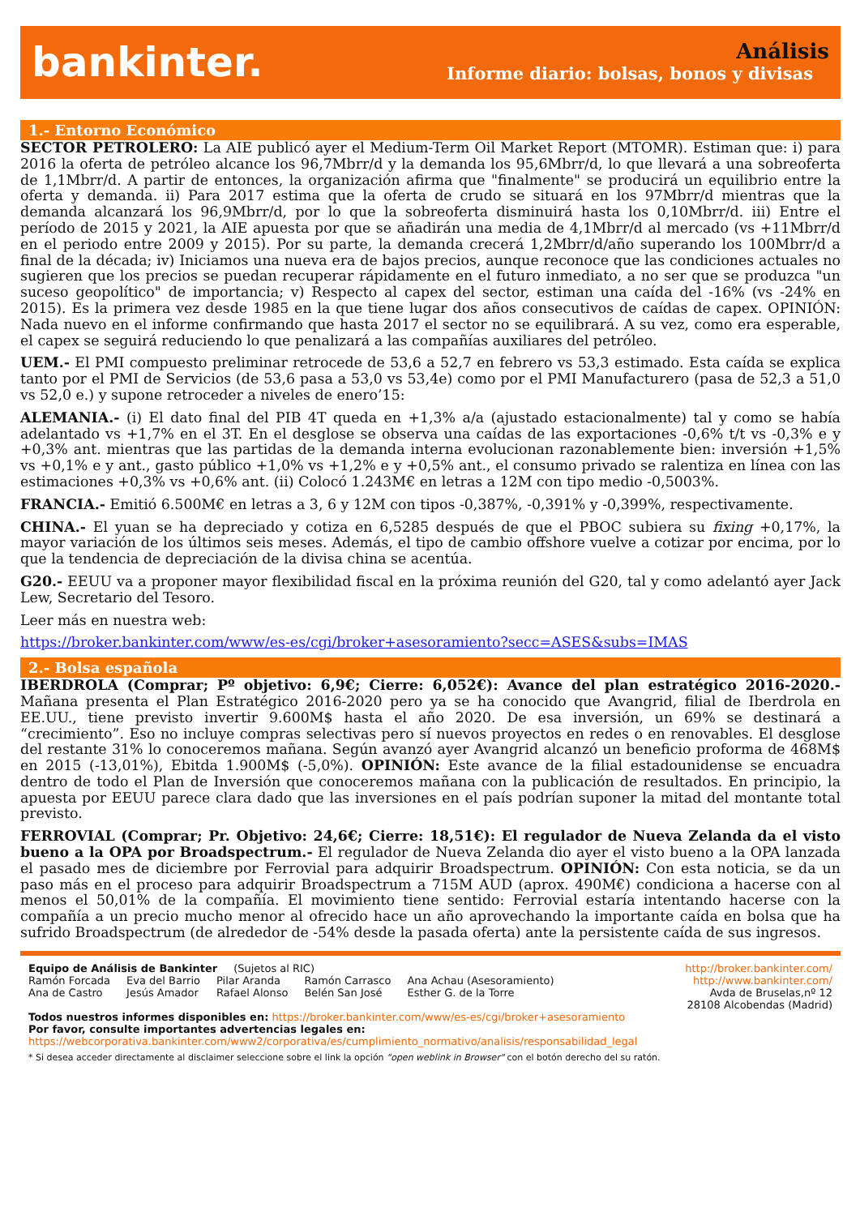bankinter.
Análisis
Informe diario: bolsas, bonos y divisas
1.- Entorno Económico
SECTOR PETROLERO: La AIE publicó ayer el Medium-Term Oil Market Report (MTOMR). Estiman que: i) para 2016 la oferta de petróleo alcance los 96,7Mbrr/d y la demanda los 95,6Mbrr/d, lo que llevará a una sobreoferta de 1,1Mbrr/d. A partir de entonces, la organización afirma que "finalmente" se producirá un equilibrio entre la oferta y demanda. ii) Para 2017 estima que la oferta de crudo se situará en los 97Mbrr/d mientras que la demanda alcanzará los 96,9Mbrr/d, por lo que la sobreoferta disminuirá hasta los 0,10Mbrr/d. iii) Entre el período de 2015 y 2021, la AIE apuesta por que se añadirán una media de 4,1Mbrr/d al mercado (vs +11Mbrr/d en el periodo entre 2009 y 2015). Por su parte, la demanda crecerá 1,2Mbrr/d/año superando los 100Mbrr/d a final de la década; iv) Iniciamos una nueva era de bajos precios, aunque reconoce que las condiciones actuales no sugieren que los precios se puedan recuperar rápidamente en el futuro inmediato, a no ser que se produzca "un suceso geopolítico" de importancia; v) Respecto al capex del sector, estiman una caída del -16% (vs -24% en 2015). Es la primera vez desde 1985 en la que tiene lugar dos años consecutivos de caídas de capex. OPINIÓN: Nada nuevo en el informe confirmando que hasta 2017 el sector no se equilibrará. A su vez, como era esperable, el capex se seguirá reduciendo lo que penalizará a las compañías auxiliares del petróleo.
UEM.- El PMI compuesto preliminar retrocede de 53,6 a 52,7 en febrero vs 53,3 estimado. Esta caída se explica tanto por el PMI de Servicios (de 53,6 pasa a 53,0 vs 53,4e) como por el PMI Manufacturero (pasa de 52,3 a 51,0 vs 52,0 e.) y supone retroceder a niveles de enero’15:
ALEMANIA.- (i) El dato final del PIB 4T queda en +1,3% a/a (ajustado estacionalmente) tal y como se había adelantado vs +1,7% en el 3T. En el desglose se observa una caídas de las exportaciones -0,6% t/t vs -0,3% e y +0,3% ant. mientras que las partidas de la demanda interna evolucionan razonablemente bien: inversión +1,5% vs +0,1% e y ant., gasto público +1,0% vs +1,2% e y +0,5% ant., el consumo privado se ralentiza en línea con las estimaciones +0,3% vs +0,6% ant. (ii) Colocó 1.243M€ en letras a 12M con tipo medio -0,5003%.
FRANCIA.- Emitió 6.500M€ en letras a 3, 6 y 12M con tipos -0,387%, -0,391% y -0,399%, respectivamente.
CHINA.- El yuan se ha depreciado y cotiza en 6,5285 después de que el PBOC subiera su fixing +0,17%, la mayor variación de los últimos seis meses. Además, el tipo de cambio offshore vuelve a cotizar por encima, por lo que la tendencia de depreciación de la divisa china se acentúa.
G20.- EEUU va a proponer mayor flexibilidad fiscal en la próxima reunión del G20, tal y como adelantó ayer Jack Lew, Secretario del Tesoro.
Leer más en nuestra web:
https://broker.bankinter.com/www/es-es/cgi/broker+asesoramiento?secc=ASES&subs=IMAS
2.- Bolsa española
IBERDROLA (Comprar; Pº objetivo: 6,9€; Cierre: 6,052€): Avance del plan estratégico 2016-2020.- Mañana presenta el Plan Estratégico 2016-2020 pero ya se ha conocido que Avangrid, filial de Iberdrola en EE.UU., tiene previsto invertir 9.600M$ hasta el año 2020. De esa inversión, un 69% se destinará a “crecimiento”. Eso no incluye compras selectivas pero sí nuevos proyectos en redes o en renovables. El desglose del restante 31% lo conoceremos mañana. Según avanzó ayer Avangrid alcanzó un beneficio proforma de 468M$ en 2015 (-13,01%), Ebitda 1.900M$ (-5,0%). OPINIÓN: Este avance de la filial estadounidense se encuadra dentro de todo el Plan de Inversión que conoceremos mañana con la publicación de resultados. En principio, la apuesta por EEUU parece clara dado que las inversiones en el país podrían suponer la mitad del montante total previsto.
FERROVIAL (Comprar; Pr. Objetivo: 24,6€; Cierre: 18,51€): El regulador de Nueva Zelanda da el visto bueno a la OPA por Broadspectrum.- El regulador de Nueva Zelanda dio ayer el visto bueno a la OPA lanzada el pasado mes de diciembre por Ferrovial para adquirir Broadspectrum. OPINIÓN: Con esta noticia, se da un paso más en el proceso para adquirir Broadspectrum a 715M AUD (aprox. 490M€) condiciona a hacerse con al menos el 50,01% de la compañía. El movimiento tiene sentido: Ferrovial estaría intentando hacerse con la compañía a un precio mucho menor al ofrecido hace un año aprovechando la importante caída en bolsa que ha sufrido Broadspectrum (de alrededor de -54% desde la pasada oferta) ante la persistente caída de sus ingresos.
Equipo de Análisis de Bankinter (Sujetos al RIC) http://broker.bankinter.com/
Ramón Forcada
Ana de Castro Eva del Barrio
Jesús Amador Pilar Aranda
Rafael Alonso Ramón Carrasco
Belén San José Ana Achau (Asesoramiento)
Esther G. de la Torre http://www.bankinter.com/
Avda de Bruselas,nº 12
28108 Alcobendas (Madrid)
Todos nuestros informes disponibles en: https://broker.bankinter.com/www/es-es/cgi/broker+asesoramiento
Por favor, consulte importantes advertencias legales en:
https://webcorporativa.bankinter.com/www2/corporativa/es/cumplimiento_normativo/analisis/responsabilidad_legal
* Si desea acceder directamente al disclaimer seleccione sobre el link la opción "open weblink in Browser" con el botón derecho del su ratón.